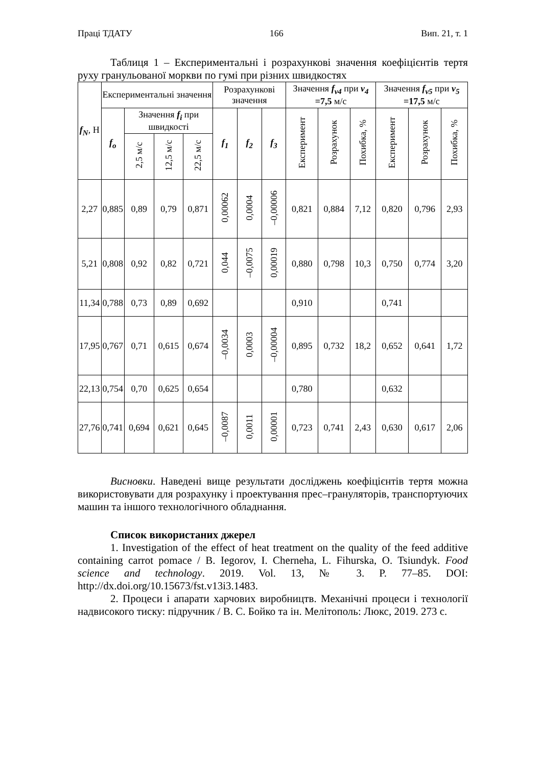Праці ТДАТУ 166 Вип. 21, т. 1
Таблиця 1 – Експериментальні і розрахункові значення коефіцієнтів тертя руху гранульованої моркви по гумі при різних швидкостях
| f<sub>N</sub> , Н | Експериментальні значення | | | | Розрахункові значення | | | Значення f<sub>v4</sub> при v<sub>4</sub> =7,5 м/с | | | Значення f<sub>v5</sub> при v<sub>5</sub> =17,5 м/с | | |
| --- | --- | --- | --- | --- | --- | --- | --- | --- | --- | --- | --- | --- | --- |
| | f<sub>o</sub> | Значення f<sub>i</sub> при швидкості | | | f<sub>1</sub> | f<sub>2</sub> | f<sub>3</sub> | Експеримент | Розрахунок | Похибка, % | Експеримент | Розрахунок | Похибка, % |
| | | 2,5 м/с | 12,5 м/с | 22,5 м/с | | | | | | | | | |
| 2,27 | 0,885 | 0,89 | 0,79 | 0,871 | 0,00062 | 0,0004 | –0,00006 | 0,821 | 0,884 | 7,12 | 0,820 | 0,796 | 2,93 |
| 5,21 | 0,808 | 0,92 | 0,82 | 0,721 | 0,044 | –0,0075 | 0,00019 | 0,880 | 0,798 | 10,3 | 0,750 | 0,774 | 3,20 |
| 11,34 | 0,788 | 0,73 | 0,89 | 0,692 | | | | 0,910 | | | 0,741 | | |
| 17,95 | 0,767 | 0,71 | 0,615 | 0,674 | –0,0034 | 0,0003 | –0,00004 | 0,895 | 0,732 | 18,2 | 0,652 | 0,641 | 1,72 |
| 22,13 | 0,754 | 0,70 | 0,625 | 0,654 | | | | 0,780 | | | 0,632 | | |
| 27,76 | 0,741 | 0,694 | 0,621 | 0,645 | –0,0087 | 0,0011 | 0,00001 | 0,723 | 0,741 | 2,43 | 0,630 | 0,617 | 2,06 |
Висновки. Наведені вище результати досліджень коефіцієнтів тертя можна використовувати для розрахунку і проектування прес–грануляторів, транспортуючих машин та іншого технологічного обладнання.
Список використаних джерел
1. Investigation of the effect of heat treatment on the quality of the feed additive containing carrot pomace / B. Iegorov, I. Cherneha, L. Fihurska, O. Tsiundyk. Food science and technology. 2019. Vol. 13, № 3. P. 77–85. DOI: http://dx.doi.org/10.15673/fst.v13i3.1483.
2. Процеси і апарати харчових виробництв. Механічні процеси і технології надвисокого тиску: підручник / В. С. Бойко та ін. Мелітополь: Люкс, 2019. 273 с.